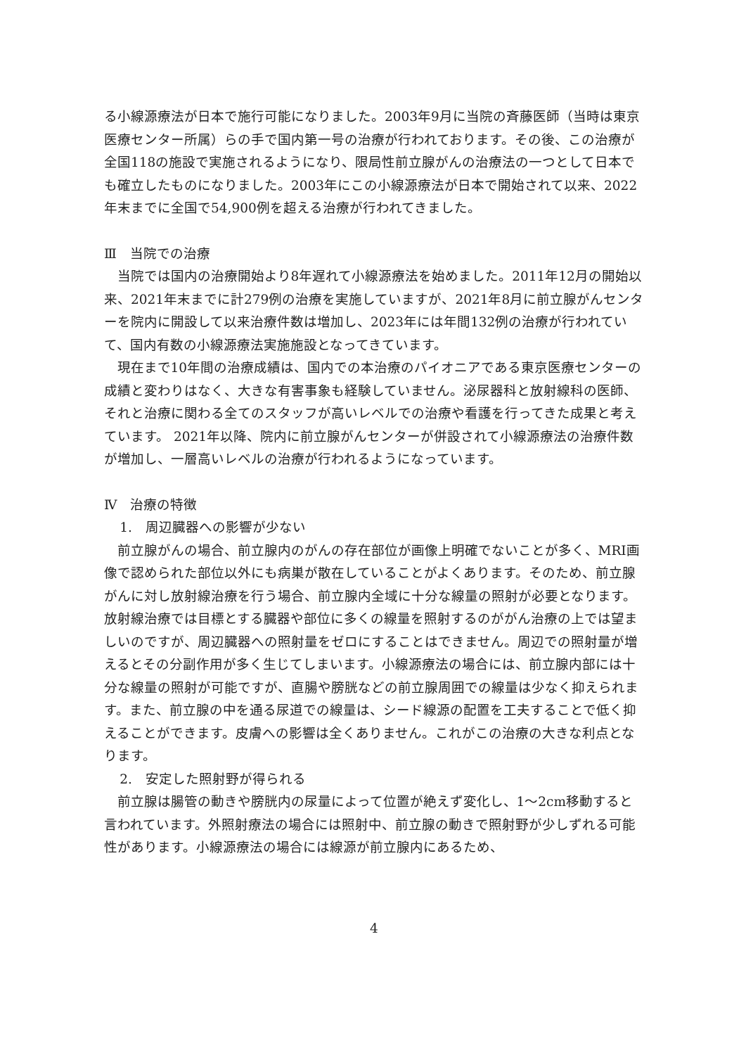る小線源療法が日本で施行可能になりました。2003年9月に当院の斉藤医師（当時は東京医療センター所属）らの手で国内第一号の治療が行われております。その後、この治療が全国118の施設で実施されるようになり、限局性前立腺がんの治療法の一つとして日本でも確立したものになりました。2003年にこの小線源療法が日本で開始されて以来、2022年末までに全国で54,900例を超える治療が行われてきました。
Ⅲ　当院での治療
当院では国内の治療開始より8年遅れて小線源療法を始めました。2011年12月の開始以来、2021年末までに計279例の治療を実施していますが、2021年8月に前立腺がんセンターを院内に開設して以来治療件数は増加し、2023年には年間132例の治療が行われていて、国内有数の小線源療法実施施設となってきています。
現在まで10年間の治療成績は、国内での本治療のパイオニアである東京医療センターの成績と変わりはなく、大きな有害事象も経験していません。泌尿器科と放射線科の医師、それと治療に関わる全てのスタッフが高いレベルでの治療や看護を行ってきた成果と考えています。 2021年以降、院内に前立腺がんセンターが併設されて小線源療法の治療件数が増加し、一層高いレベルの治療が行われるようになっています。
Ⅳ　治療の特徴
1.　周辺臓器への影響が少ない
前立腺がんの場合、前立腺内のがんの存在部位が画像上明確でないことが多く、MRI画像で認められた部位以外にも病巣が散在していることがよくあります。そのため、前立腺がんに対し放射線治療を行う場合、前立腺内全域に十分な線量の照射が必要となります。放射線治療では目標とする臓器や部位に多くの線量を照射するのががん治療の上では望ましいのですが、周辺臓器への照射量をゼロにすることはできません。周辺での照射量が増えるとその分副作用が多く生じてしまいます。小線源療法の場合には、前立腺内部には十分な線量の照射が可能ですが、直腸や膀胱などの前立腺周囲での線量は少なく抑えられます。また、前立腺の中を通る尿道での線量は、シード線源の配置を工夫することで低く抑えることができます。皮膚への影響は全くありません。これがこの治療の大きな利点となります。
2.　安定した照射野が得られる
前立腺は腸管の動きや膀胱内の尿量によって位置が絶えず変化し、1～2cm移動すると言われています。外照射療法の場合には照射中、前立腺の動きで照射野が少しずれる可能性があります。小線源療法の場合には線源が前立腺内にあるため、
4